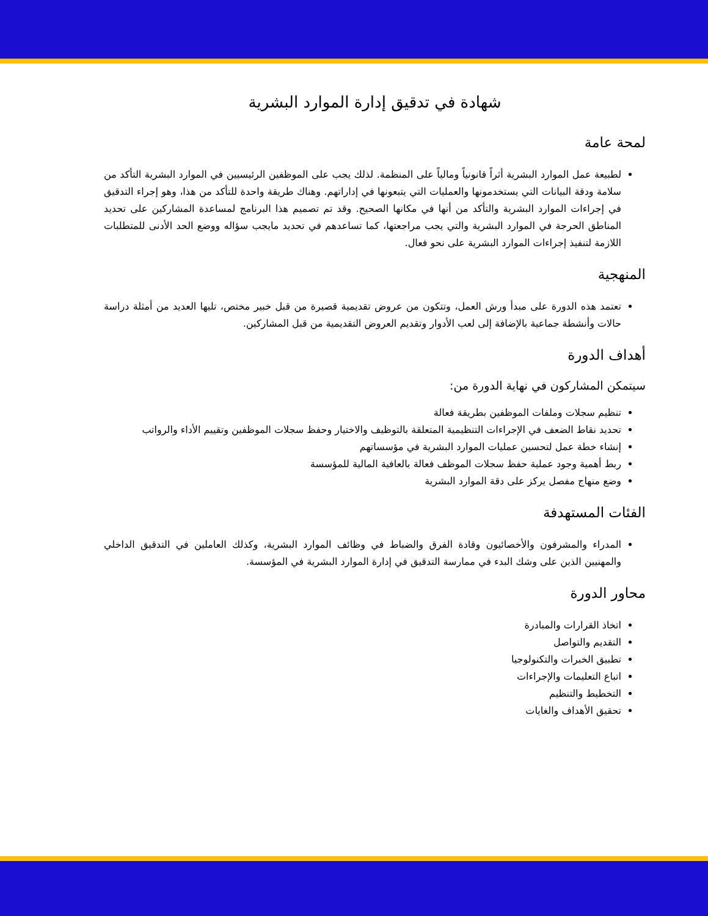شهادة في تدقيق إدارة الموارد البشرية
لمحة عامة
لطبيعة عمل الموارد البشرية أثراً قانونياً ومالياً على المنظمة. لذلك يجب على الموظفين الرئيسيين في الموارد البشرية التأكد من سلامة ودقة البيانات التي يستخدمونها والعمليات التي يتبعونها في إداراتهم. وهناك طريقة واحدة للتأكد من هذا، وهو إجراء التدقيق في إجراءات الموارد البشرية والتأكد من أنها في مكانها الصحيح. وقد تم تصميم هذا البرنامج لمساعدة المشاركين على تحديد المناطق الحرجة في الموارد البشرية والتي يجب مراجعتها، كما تساعدهم في تحديد مايجب سؤاله ووضع الحد الأدنى للمتطلبات اللازمة لتنفيذ إجراءات الموارد البشرية على نحو فعال.
المنهجية
تعتمد هذه الدورة على مبدأ ورش العمل، وتتكون من عروض تقديمية قصيرة من قبل خبير مختص، تليها العديد من أمثلة دراسة حالات وأنشطة جماعية بالإضافة إلى لعب الأدوار وتقديم العروض التقديمية من قبل المشاركين.
أهداف الدورة
سيتمكن المشاركون في نهاية الدورة من:
تنظيم سجلات وملفات الموظفين بطريقة فعالة
تحديد نقاط الضعف في الإجراءات التنظيمية المتعلقة بالتوظيف والاختيار وحفظ سجلات الموظفين وتقييم الأداء والرواتب
إنشاء خطة عمل لتحسين عمليات الموارد البشرية في مؤسساتهم
ربط أهمية وجود عملية حفظ سجلات الموظف فعالة بالعافية المالية للمؤسسة
وضع منهاج مفصل يركز على دقة الموارد البشرية
الفئات المستهدفة
المدراء والمشرفون والأخصائيون وقادة الفرق والضباط في وظائف الموارد البشرية، وكذلك العاملين في التدقيق الداخلي والمهنيين الذين على وشك البدء في ممارسة التدقيق في إدارة الموارد البشرية في المؤسسة.
محاور الدورة
اتخاذ القرارات والمبادرة
التقديم والتواصل
تطبيق الخبرات والتكنولوجيا
اتباع التعليمات والإجراءات
التخطيط والتنظيم
تحقيق الأهداف والغايات